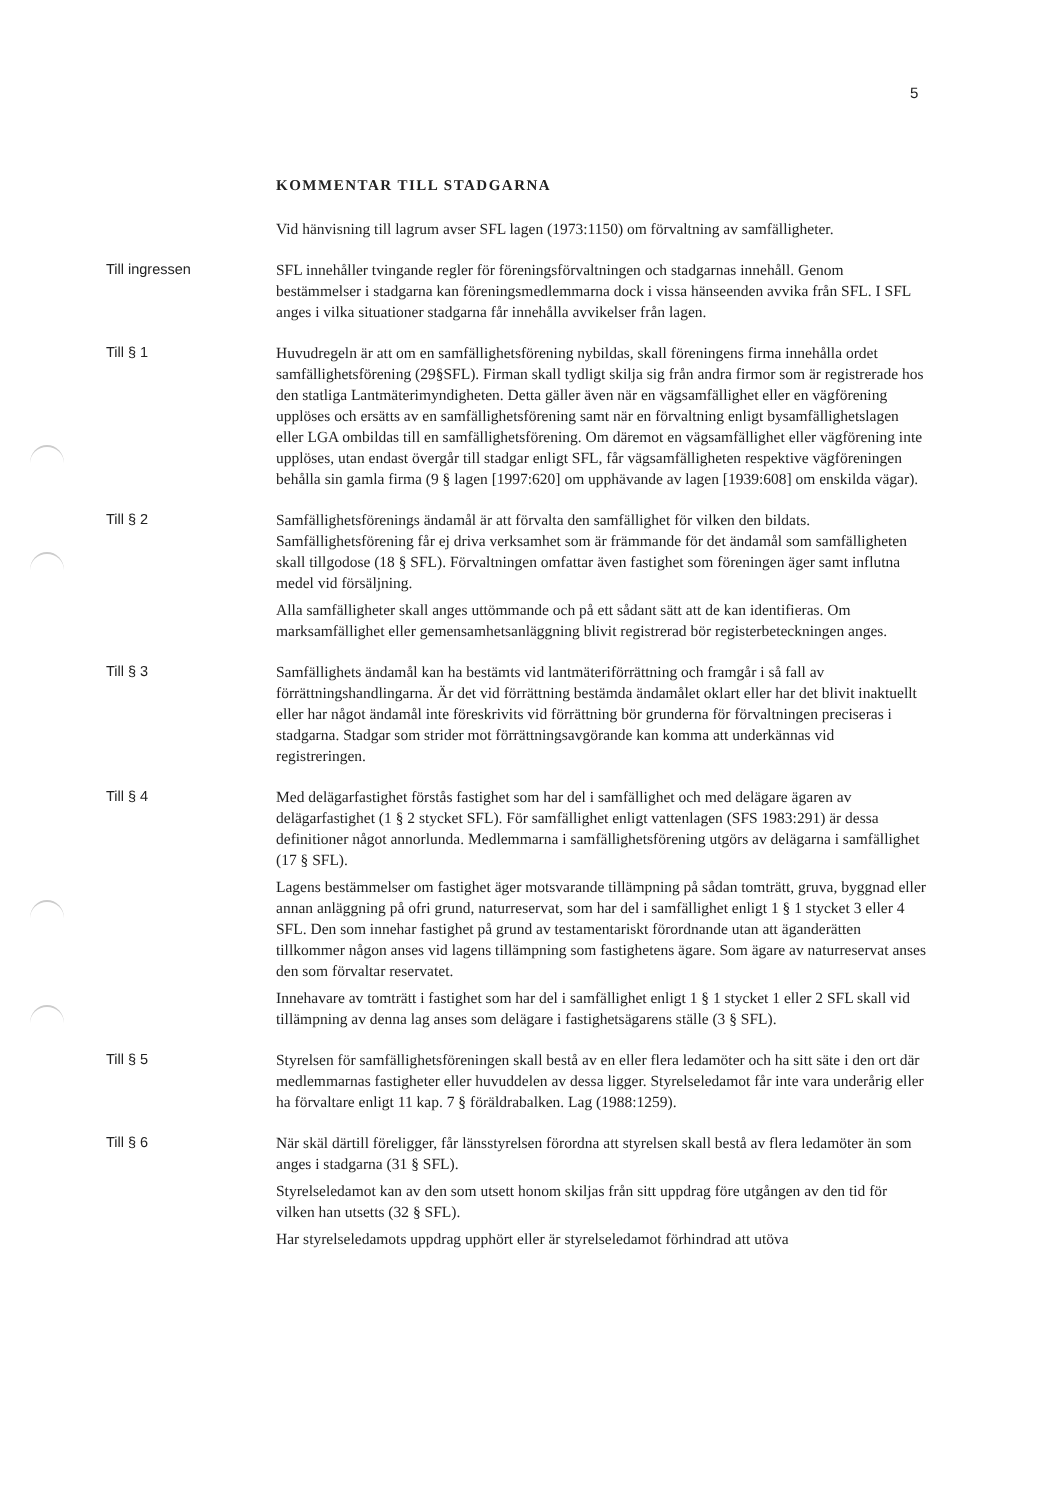5
KOMMENTAR TILL STADGARNA
Vid hänvisning till lagrum avser SFL lagen (1973:1150) om förvaltning av samfällig­heter.
Till ingressen SFL innehåller tvingande regler för föreningsförvaltningen och stadgarnas innehåll. Genom bestämmelser i stadgarna kan föreningsmedlemmarna dock i vissa hänse­enden avvika från SFL. I SFL anges i vilka situationer stadgarna får innehålla avvi­kelser från lagen.
Till § 1 Huvudregeln är att om en samfällighetsförening nybildas, skall föreningens firma innehålla ordet samfällighetsförening (29§SFL). Firman skall tydligt skilja sig från andra firmor som är registrerade hos den statliga Lantmäterimyndigheten. Detta gäller även när en vägsamfällighet eller en vägförening upplöses och ersätts av en samfällighetsförening samt när en förvaltning enligt bysamfällighetslagen eller LGA ombildas till en samfällighetsförening. Om däremot en vägsamfällighet eller vägförening inte upplöses, utan endast övergår till stadgar enligt SFL, får vägsam­fälligheten respektive vägföreningen behålla sin gamla firma (9 § lagen [1997:620] om upphävande av lagen [1939:608] om enskilda vägar).
Till § 2 Samfällighetsförenings ändamål är att förvalta den samfällighet för vilken den bil­dats. Samfällighetsförening får ej driva verksamhet som är främmande för det än­damål som samfälligheten skall tillgodose (18 § SFL). Förvaltningen omfattar även fastighet som föreningen äger samt influtna medel vid försäljning.
Alla samfälligheter skall anges uttömmande och på ett sådant sätt att de kan identi­fieras. Om marksamfällighet eller gemensamhetsanläggning blivit registrerad bör registerbeteckningen anges.
Till § 3 Samfällighets ändamål kan ha bestämts vid lantmäteriförrättning och framgår i så fall av förrättningshandlingarna. Är det vid förrättning bestämda ändamålet oklart eller har det blivit inaktuellt eller har något ändamål inte föreskrivits vid förrättning bör grunderna för förvaltningen preciseras i stadgarna. Stadgar som strider mot förrättningsavgörande kan komma att underkännas vid registreringen.
Till § 4 Med delägarfastighet förstås fastighet som har del i samfällighet och med delägare ägaren av delägarfastighet (1 § 2 stycket SFL). För samfällighet enligt vattenlagen (SFS 1983:291) är dessa definitioner något annorlunda. Medlemmarna i samfällig­hetsförening utgörs av delägarna i samfällighet (17 § SFL).
Lagens bestämmelser om fastighet äger motsvarande tillämpning på sådan tomträtt, gruva, byggnad eller annan anläggning på ofri grund, naturreservat, som har del i samfällighet enligt 1 § 1 stycket 3 eller 4 SFL. Den som innehar fastighet på grund av testamentariskt förordnande utan att äganderätten tillkommer någon anses vid lagens tillämpning som fastighetens ägare. Som ägare av naturreservat anses den som förvaltar reservatet.
Innehavare av tomträtt i fastighet som har del i samfällighet enligt 1 § 1 stycket 1 eller 2 SFL skall vid tillämpning av denna lag anses som delägare i fastighetsägarens ställe (3 § SFL).
Till § 5 Styrelsen för samfällighetsföreningen skall bestå av en eller flera ledamöter och ha sitt säte i den ort där medlemmarnas fastigheter eller huvuddelen av dessa ligger. Styrelseledamot får inte vara underårig eller ha förvaltare enligt 11 kap. 7 § föräldra­balken. Lag (1988:1259).
Till § 6 När skäl därtill föreligger, får länsstyrelsen förordna att styrelsen skall bestå av flera ledamöter än som anges i stadgarna (31 § SFL).
Styrelseledamot kan av den som utsett honom skiljas från sitt uppdrag före ut­gången av den tid för vilken han utsetts (32 § SFL).
Har styrelseledamots uppdrag upphört eller är styrelseledamot förhindrad att utöva